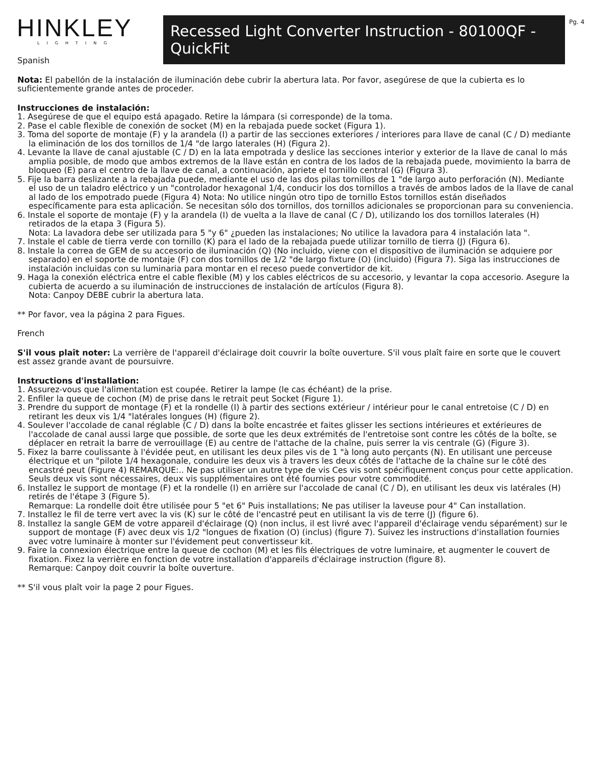HINKLEY
LIGHTING
Recessed Light Converter Instruction - 80100QF - QuickFit
Pg. 4
Spanish
Nota: El pabellón de la instalación de iluminación debe cubrir la abertura lata. Por favor, asegúrese de que la cubierta es lo suficientemente grande antes de proceder.
Instrucciones de instalación:
1. Asegúrese de que el equipo está apagado. Retire la lámpara (si corresponde) de la toma.
2. Pase el cable flexible de conexión de socket (M) en la rebajada puede socket (Figura 1).
3. Toma del soporte de montaje (F) y la arandela (I) a partir de las secciones exteriores / interiores para llave de canal (C / D) mediante la eliminación de los dos tornillos de 1/4 "de largo laterales (H) (Figura 2).
4. Levante la llave de canal ajustable (C / D) en la lata empotrada y deslice las secciones interior y exterior de la llave de canal lo más amplia posible, de modo que ambos extremos de la llave están en contra de los lados de la rebajada puede, movimiento la barra de bloqueo (E) para el centro de la llave de canal, a continuación, apriete el tornillo central (G) (Figura 3).
5. Fije la barra deslizante a la rebajada puede, mediante el uso de las dos pilas tornillos de 1 "de largo auto perforación (N). Mediante el uso de un taladro eléctrico y un "controlador hexagonal 1/4, conducir los dos tornillos a través de ambos lados de la llave de canal al lado de los empotrado puede (Figura 4) Nota: No utilice ningún otro tipo de tornillo Estos tornillos están diseñados específicamente para esta aplicación. Se necesitan sólo dos tornillos, dos tornillos adicionales se proporcionan para su conveniencia.
6. Instale el soporte de montaje (F) y la arandela (I) de vuelta a la llave de canal (C / D), utilizando los dos tornillos laterales (H) retirados de la etapa 3 (Figura 5).
Nota: La lavadora debe ser utilizada para 5 "y 6" ¿pueden las instalaciones; No utilice la lavadora para 4 instalación lata ".
7. Instale el cable de tierra verde con tornillo (K) para el lado de la rebajada puede utilizar tornillo de tierra (J) (Figura 6).
8. Instale la correa de GEM de su accesorio de iluminación (Q) (No incluido, viene con el dispositivo de iluminación se adquiere por separado) en el soporte de montaje (F) con dos tornillos de 1/2 "de largo fixture (O) (incluido) (Figura 7). Siga las instrucciones de instalación incluidas con su luminaria para montar en el receso puede convertidor de kit.
9. Haga la conexión eléctrica entre el cable flexible (M) y los cables eléctricos de su accesorio, y levantar la copa accesorio. Asegure la cubierta de acuerdo a su iluminación de instrucciones de instalación de artículos (Figura 8).
Nota: Canpoy DEBE cubrir la abertura lata.
** Por favor, vea la página 2 para Figues.
French
S'il vous plaît noter: La verrière de l'appareil d'éclairage doit couvrir la boîte ouverture. S'il vous plaît faire en sorte que le couvert est assez grande avant de poursuivre.
Instructions d'installation:
1. Assurez-vous que l'alimentation est coupée. Retirer la lampe (le cas échéant) de la prise.
2. Enfiler la queue de cochon (M) de prise dans le retrait peut Socket (Figure 1).
3. Prendre du support de montage (F) et la rondelle (I) à partir des sections extérieur / intérieur pour le canal entretoise (C / D) en retirant les deux vis 1/4 "latérales longues (H) (figure 2).
4. Soulever l'accolade de canal réglable (C / D) dans la boîte encastrée et faites glisser les sections intérieures et extérieures de l'accolade de canal aussi large que possible, de sorte que les deux extrémités de l'entretoise sont contre les côtés de la boîte, se déplacer en retrait la barre de verrouillage (E) au centre de l'attache de la chaîne, puis serrer la vis centrale (G) (Figure 3).
5. Fixez la barre coulissante à l'évidée peut, en utilisant les deux piles vis de 1 "à long auto perçants (N). En utilisant une perceuse électrique et un "pilote 1/4 hexagonale, conduire les deux vis à travers les deux côtés de l'attache de la chaîne sur le côté des encastré peut (Figure 4) REMARQUE:.. Ne pas utiliser un autre type de vis Ces vis sont spécifiquement conçus pour cette application. Seuls deux vis sont nécessaires, deux vis supplémentaires ont été fournies pour votre commodité.
6. Installez le support de montage (F) et la rondelle (I) en arrière sur l'accolade de canal (C / D), en utilisant les deux vis latérales (H) retirés de l'étape 3 (Figure 5).
Remarque: La rondelle doit être utilisée pour 5 "et 6" Puis installations; Ne pas utiliser la laveuse pour 4" Can installation.
7. Installez le fil de terre vert avec la vis (K) sur le côté de l'encastré peut en utilisant la vis de terre (J) (figure 6).
8. Installez la sangle GEM de votre appareil d'éclairage (Q) (non inclus, il est livré avec l'appareil d'éclairage vendu séparément) sur le support de montage (F) avec deux vis 1/2 "longues de fixation (O) (inclus) (figure 7). Suivez les instructions d'installation fournies avec votre luminaire à monter sur l'évidement peut convertisseur kit.
9. Faire la connexion électrique entre la queue de cochon (M) et les fils électriques de votre luminaire, et augmenter le couvert de fixation. Fixez la verrière en fonction de votre installation d'appareils d'éclairage instruction (figure 8).
Remarque: Canpoy doit couvrir la boîte ouverture.
** S'il vous plaît voir la page 2 pour Figues.